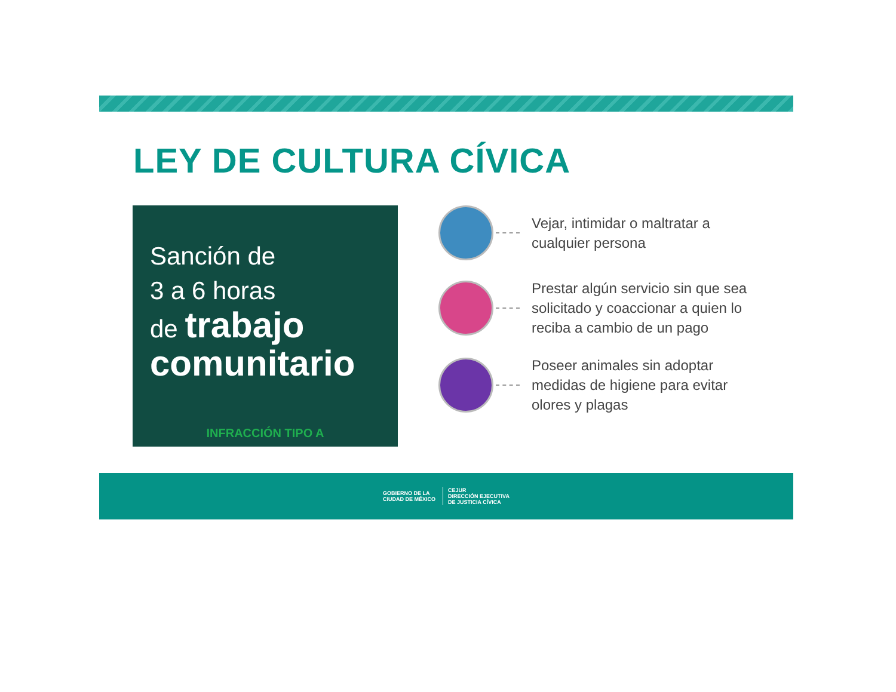LEY DE CULTURA CÍVICA
Sanción de
3 a 6 horas
de trabajo
comunitario
INFRACCIÓN TIPO A
Vejar, intimidar o maltratar a cualquier persona
Prestar algún servicio sin que sea solicitado y coaccionar a quien lo reciba a cambio de un pago
Poseer animales sin adoptar medidas de higiene para evitar olores y plagas
GOBIERNO DE LA
CIUDAD DE MÉXICO CEJUR
DIRECCIÓN EJECUTIVA
DE JUSTICIA CÍVICA